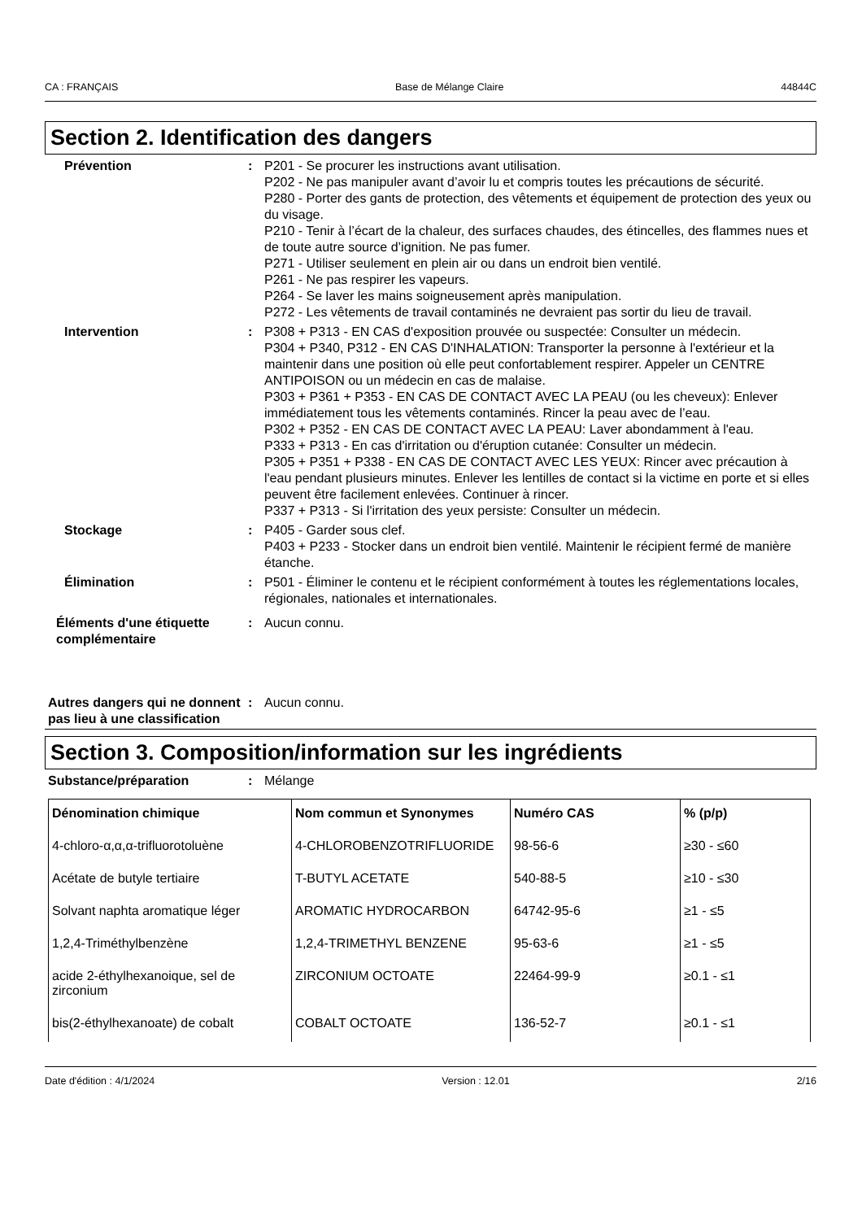CA : FRANÇAIS Base de Mélange Claire 44844C
Section 2. Identification des dangers
Prévention : P201 - Se procurer les instructions avant utilisation.
P202 - Ne pas manipuler avant d’avoir lu et compris toutes les précautions de sécurité.
P280 - Porter des gants de protection, des vêtements et équipement de protection des yeux ou du visage.
P210 - Tenir à l’écart de la chaleur, des surfaces chaudes, des étincelles, des flammes nues et de toute autre source d’ignition. Ne pas fumer.
P271 - Utiliser seulement en plein air ou dans un endroit bien ventilé.
P261 - Ne pas respirer les vapeurs.
P264 - Se laver les mains soigneusement après manipulation.
P272 - Les vêtements de travail contaminés ne devraient pas sortir du lieu de travail.
Intervention : P308 + P313 - EN CAS d'exposition prouvée ou suspectée: Consulter un médecin.
P304 + P340, P312 - EN CAS D'INHALATION: Transporter la personne à l'extérieur et la maintenir dans une position où elle peut confortablement respirer. Appeler un CENTRE ANTIPOISON ou un médecin en cas de malaise.
P303 + P361 + P353 - EN CAS DE CONTACT AVEC LA PEAU (ou les cheveux): Enlever immédiatement tous les vêtements contaminés. Rincer la peau avec de l’eau.
P302 + P352 - EN CAS DE CONTACT AVEC LA PEAU: Laver abondamment à l'eau.
P333 + P313 - En cas d'irritation ou d'éruption cutanée: Consulter un médecin.
P305 + P351 + P338 - EN CAS DE CONTACT AVEC LES YEUX: Rincer avec précaution à l'eau pendant plusieurs minutes. Enlever les lentilles de contact si la victime en porte et si elles peuvent être facilement enlevées. Continuer à rincer.
P337 + P313 - Si l'irritation des yeux persiste: Consulter un médecin.
Stockage : P405 - Garder sous clef.
P403 + P233 - Stocker dans un endroit bien ventilé. Maintenir le récipient fermé de manière étanche.
Élimination : P501 - Éliminer le contenu et le récipient conformément à toutes les réglementations locales, régionales, nationales et internationales.
Éléments d'une étiquette complémentaire
: Aucun connu.
Autres dangers qui ne donnent pas lieu à une classification
: Aucun connu.
Section 3. Composition/information sur les ingrédients
Substance/préparation : Mélange
| Dénomination chimique | Nom commun et Synonymes | Numéro CAS | % (p/p) |
| --- | --- | --- | --- |
| 4-chloro-α,α,α-trifluorotoluène | 4-CHLOROBENZOTRIFLUORIDE | 98-56-6 | ≥30 - ≤60 |
| Acétate de butyle tertiaire | T-BUTYL ACETATE | 540-88-5 | ≥10 - ≤30 |
| Solvant naphta aromatique léger | AROMATIC HYDROCARBON | 64742-95-6 | ≥1 - ≤5 |
| 1,2,4-Triméthylbenzène | 1,2,4-TRIMETHYL BENZENE | 95-63-6 | ≥1 - ≤5 |
| acide 2-éthylhexanoique, sel de zirconium | ZIRCONIUM OCTOATE | 22464-99-9 | ≥0.1 - ≤1 |
| bis(2-éthylhexanoate) de cobalt | COBALT OCTOATE | 136-52-7 | ≥0.1 - ≤1 |
Date d'édition : 4/1/2024 Version : 12.01 2/16